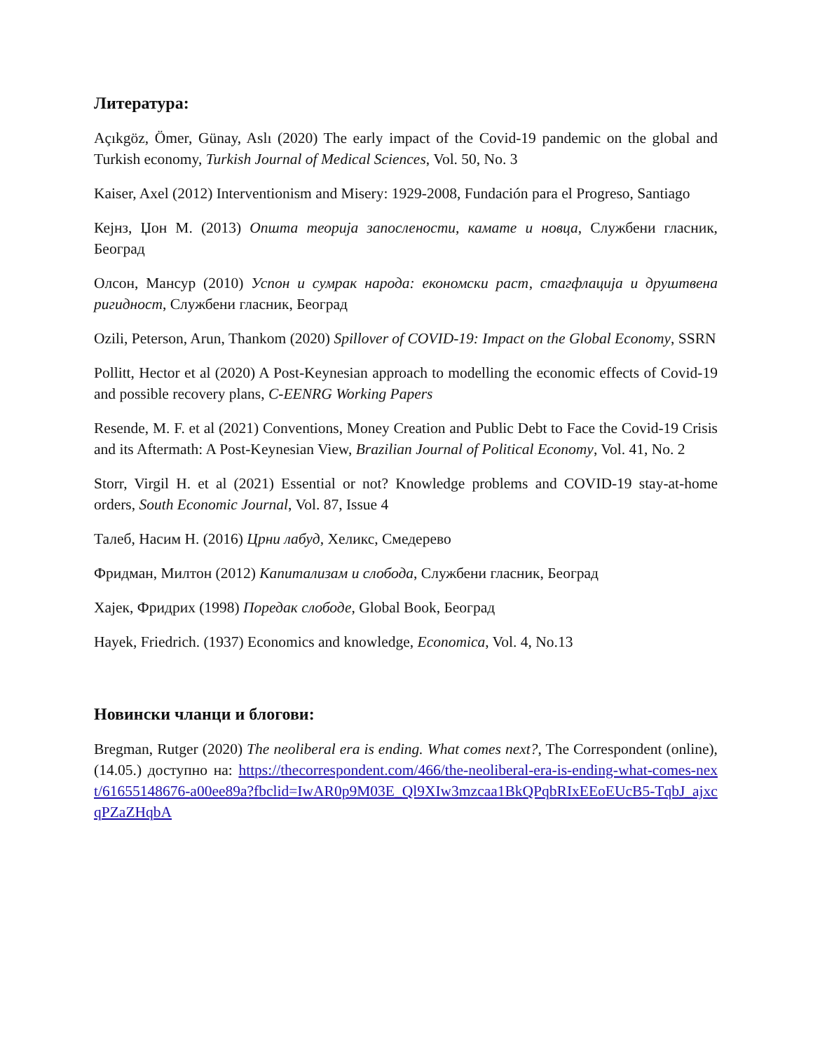Литература:
Açıkgöz, Ömer, Günay, Aslı (2020) The early impact of the Covid-19 pandemic on the global and Turkish economy, Turkish Journal of Medical Sciences, Vol. 50, No. 3
Kaiser, Axel (2012) Interventionism and Misery: 1929-2008, Fundación para el Progreso, Santiago
Кејнз, Џон М. (2013) Општа теорија запослености, камате и новца, Службени гласник, Београд
Олсон, Мансур (2010) Успон и сумрак народа: економски раст, стагфлација и друштвена ригидност, Службени гласник, Београд
Ozili, Peterson, Arun, Thankom (2020) Spillover of COVID-19: Impact on the Global Economy, SSRN
Pollitt, Hector et al (2020) A Post-Keynesian approach to modelling the economic effects of Covid-19 and possible recovery plans, C-EENRG Working Papers
Resende, M. F. et al (2021) Conventions, Money Creation and Public Debt to Face the Covid-19 Crisis and its Aftermath: A Post-Keynesian View, Brazilian Journal of Political Economy, Vol. 41, No. 2
Storr, Virgil H. et al (2021) Essential or not? Knowledge problems and COVID-19 stay-at-home orders, South Economic Journal, Vol. 87, Issue 4
Талеб, Насим Н. (2016) Црни лабуд, Хеликс, Смедерево
Фридман, Милтон (2012) Капитализам и слобода, Службени гласник, Београд
Хајек, Фридрих (1998) Поредак слободе, Global Book, Београд
Hayek, Friedrich. (1937) Economics and knowledge, Economica, Vol. 4, No.13
Новински чланци и блогови:
Bregman, Rutger (2020) The neoliberal era is ending. What comes next?, The Correspondent (online), (14.05.) доступно на: https://thecorrespondent.com/466/the-neoliberal-era-is-ending-what-comes-next/61655148676-a00ee89a?fbclid=IwAR0p9M03E_Ql9XIw3mzcaa1BkQPqbRIxEEoEUcB5-TqbJ_ajxcqPZaZHqbA